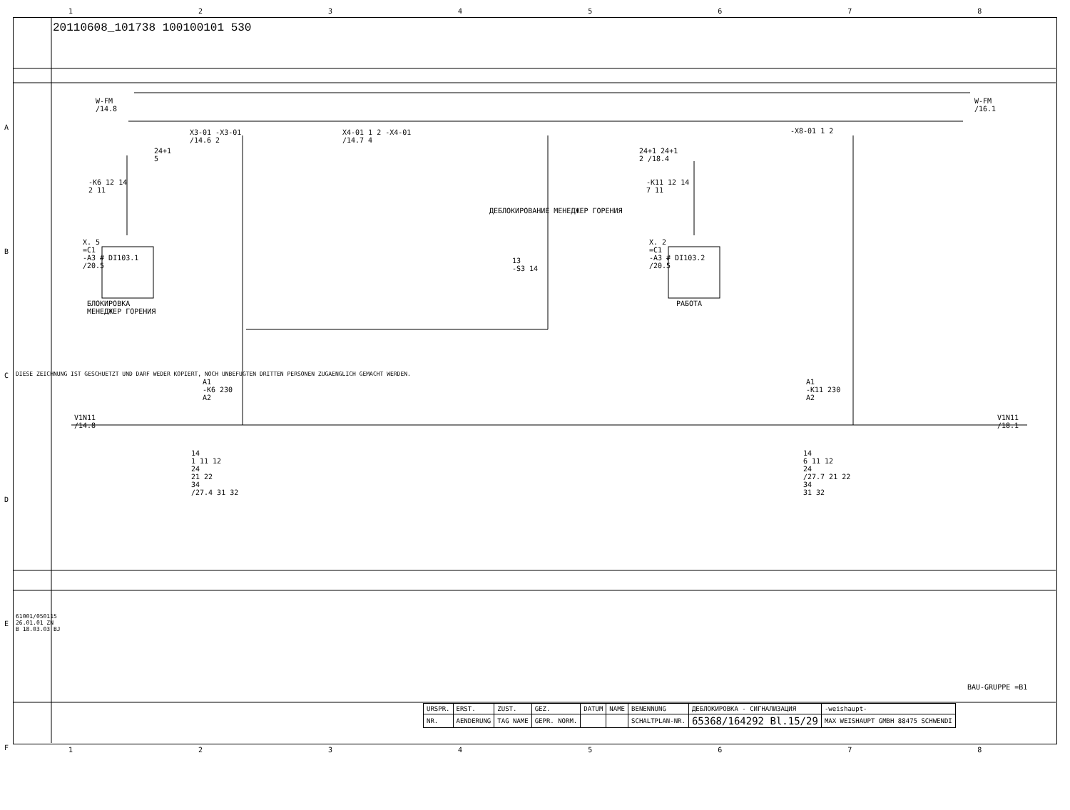20110608_101738 100100101 530
W-FM
/14.8
W-FM
/16.1
X3-01 -X3-01
/14.6 2
X4-01 1 2 -X4-01
/14.7 4
-X8-01 1 2
24+1
5
-K6 12 14
2 11
24+1 24+1
2 /18.4
-K11 12 14
7 11
X. 5
=C1
-A3 # DI103.1
/20.5
БЛОКИРОВКА
МЕНЕДЖЕР ГОРЕНИЯ
X. 2
=C1
-A3 # DI103.2
/20.5
РАБОТА
ДЕБЛОКИРОВАНИЕ МЕНЕДЖЕР ГОРЕНИЯ
13
-S3 14
A1
-K6 230
A2
A1
-K11 230
A2
V1N11
/14.8
V1N11
/18.1
14
1 11 12
24
21 22
34
/27.4 31 32
14
6 11 12
24
/27.7 21 22
34
31 32
DIESE ZEICHNUNG IST GESCHUETZT UND DARF WEDER KOPIERT, NOCH UNBEFUGTEN DRITTEN PERSONEN ZUGAENGLICH GEMACHT WERDEN.
61001/050115
26.01.01 ZN
B 18.03.03 BJ
BAU-GRUPPE =B1
| URSPR. | ERST. | ZUST. | GEZ. | DATUM | NAME | BENENNUNG | ДЕБЛОКИРОВКА - СИГНАЛИЗАЦИЯ | -weishaupt- |
| NR. | AENDERUNG | TAG NAME | GEPR. NORM. | | | SCHALTPLAN-NR. | 65368/164292 Bl.15/29 | MAX WEISHAUPT GMBH 88475 SCHWENDI |
1 2 3 4 5 6 7 8
1 2 3 4 5 6 7 8
A
B
C
D
E
F